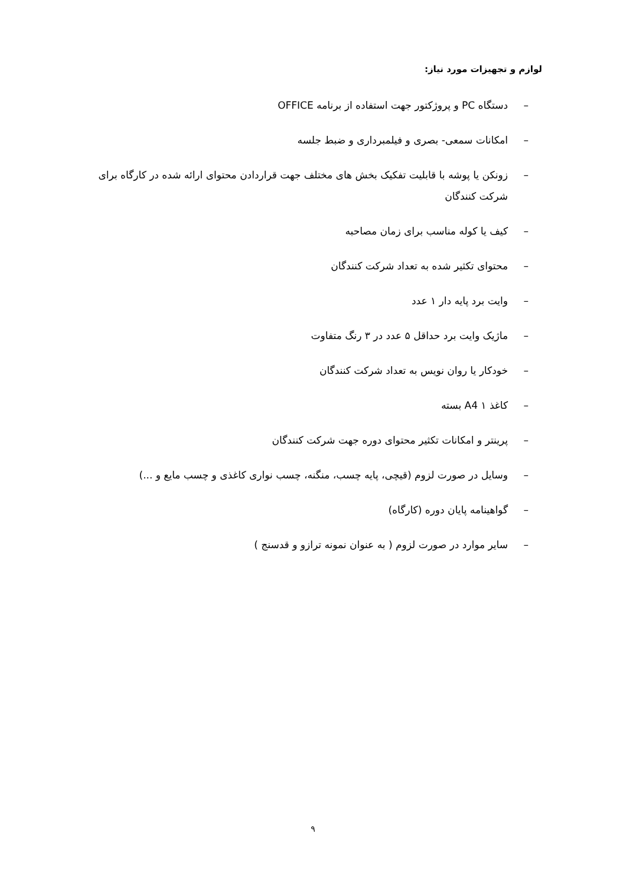لوازم و تجهیزات مورد نیاز:
– دستگاه PC و پروژکتور جهت استفاده از برنامه OFFICE
– امکانات سمعی- بصری و فیلمبرداری و ضبط جلسه
– زونکن یا پوشه با قابلیت تفکیک بخش های مختلف جهت قراردادن محتوای ارائه شده در کارگاه برای شرکت کنندگان
– کیف یا کوله مناسب برای زمان مصاحبه
– محتوای تکثیر شده به تعداد شرکت کنندگان
– وایت برد پایه دار ۱ عدد
– ماژیک وایت برد حداقل ۵ عدد در ۳ رنگ متفاوت
– خودکار یا روان نویس به تعداد شرکت کنندگان
– کاغذ A4 ۱ بسته
– پرینتر و امکانات تکثیر محتوای دوره جهت شرکت کنندگان
– وسایل در صورت لزوم (قیچی، پایه چسب، منگنه، چسب نواری کاغذی و چسب مایع و ...)
– گواهینامه پایان دوره (کارگاه)
– سایر موارد در صورت لزوم ( به عنوان نمونه ترازو و قدسنج )
۹